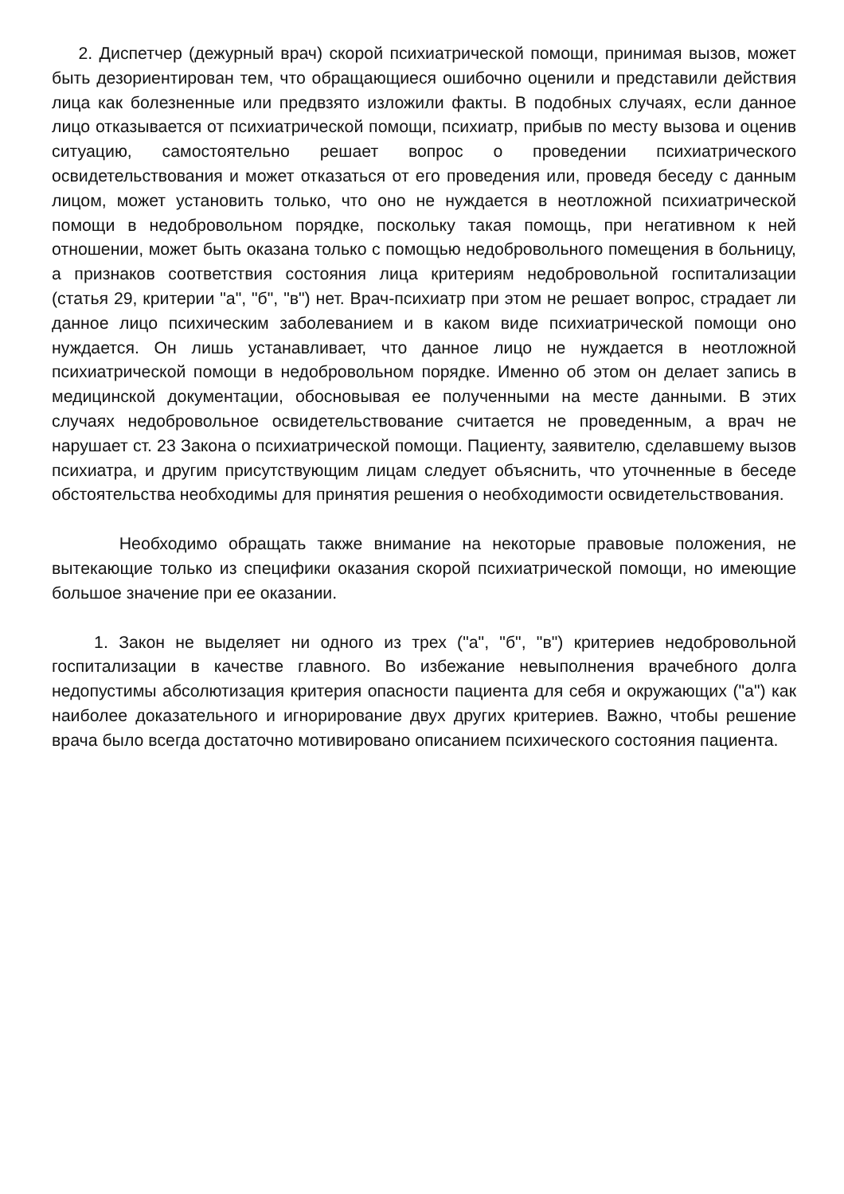2. Диспетчер (дежурный врач) скорой психиатрической помощи, принимая вызов, может быть дезориентирован тем, что обращающиеся ошибочно оценили и представили действия лица как болезненные или предвзято изложили факты. В подобных случаях, если данное лицо отказывается от психиатрической помощи, психиатр, прибыв по месту вызова и оценив ситуацию, самостоятельно решает вопрос о проведении психиатрического освидетельствования и может отказаться от его проведения или, проведя беседу с данным лицом, может установить только, что оно не нуждается в неотложной психиатрической помощи в недобровольном порядке, поскольку такая помощь, при негативном к ней отношении, может быть оказана только с помощью недобровольного помещения в больницу, а признаков соответствия состояния лица критериям недобровольной госпитализации (статья 29, критерии "а", "б", "в") нет. Врач-психиатр при этом не решает вопрос, страдает ли данное лицо психическим заболеванием и в каком виде психиатрической помощи оно нуждается. Он лишь устанавливает, что данное лицо не нуждается в неотложной психиатрической помощи в недобровольном порядке. Именно об этом он делает запись в медицинской документации, обосновывая ее полученными на месте данными. В этих случаях недобровольное освидетельствование считается не проведенным, а врач не нарушает ст. 23 Закона о психиатрической помощи. Пациенту, заявителю, сделавшему вызов психиатра, и другим присутствующим лицам следует объяснить, что уточненные в беседе обстоятельства необходимы для принятия решения о необходимости освидетельствования.
Необходимо обращать также внимание на некоторые правовые положения, не вытекающие только из специфики оказания скорой психиатрической помощи, но имеющие большое значение при ее оказании.
1. Закон не выделяет ни одного из трех ("а", "б", "в") критериев недобровольной госпитализации в качестве главного. Во избежание невыполнения врачебного долга недопустимы абсолютизация критерия опасности пациента для себя и окружающих ("а") как наиболее доказательного и игнорирование двух других критериев. Важно, чтобы решение врача было всегда достаточно мотивировано описанием психического состояния пациента.